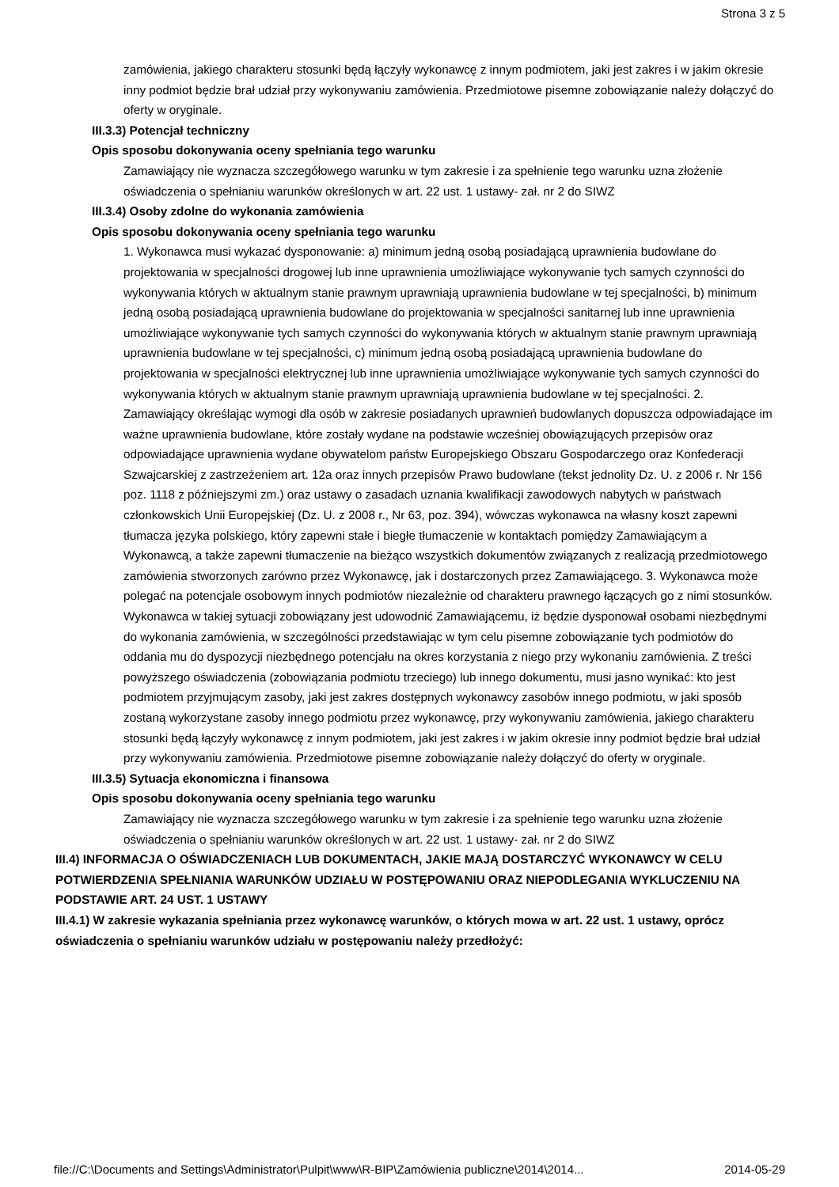Strona 3 z 5
zamówienia, jakiego charakteru stosunki będą łączyły wykonawcę z innym podmiotem, jaki jest zakres i w jakim okresie inny podmiot będzie brał udział przy wykonywaniu zamówienia. Przedmiotowe pisemne zobowiązanie należy dołączyć do oferty w oryginale.
III.3.3) Potencjał techniczny
Opis sposobu dokonywania oceny spełniania tego warunku
Zamawiający nie wyznacza szczegółowego warunku w tym zakresie i za spełnienie tego warunku uzna złożenie oświadczenia o spełnianiu warunków określonych w art. 22 ust. 1 ustawy- zał. nr 2 do SIWZ
III.3.4) Osoby zdolne do wykonania zamówienia
Opis sposobu dokonywania oceny spełniania tego warunku
1. Wykonawca musi wykazać dysponowanie: a) minimum jedną osobą posiadającą uprawnienia budowlane do projektowania w specjalności drogowej lub inne uprawnienia umożliwiające wykonywanie tych samych czynności do wykonywania których w aktualnym stanie prawnym uprawniają uprawnienia budowlane w tej specjalności, b) minimum jedną osobą posiadającą uprawnienia budowlane do projektowania w specjalności sanitarnej lub inne uprawnienia umożliwiające wykonywanie tych samych czynności do wykonywania których w aktualnym stanie prawnym uprawniają uprawnienia budowlane w tej specjalności, c) minimum jedną osobą posiadającą uprawnienia budowlane do projektowania w specjalności elektrycznej lub inne uprawnienia umożliwiające wykonywanie tych samych czynności do wykonywania których w aktualnym stanie prawnym uprawniają uprawnienia budowlane w tej specjalności. 2. Zamawiający określając wymogi dla osób w zakresie posiadanych uprawnień budowlanych dopuszcza odpowiadające im ważne uprawnienia budowlane, które zostały wydane na podstawie wcześniej obowiązujących przepisów oraz odpowiadające uprawnienia wydane obywatelom państw Europejskiego Obszaru Gospodarczego oraz Konfederacji Szwajcarskiej z zastrzeżeniem art. 12a oraz innych przepisów Prawo budowlane (tekst jednolity Dz. U. z 2006 r. Nr 156 poz. 1118 z późniejszymi zm.) oraz ustawy o zasadach uznania kwalifikacji zawodowych nabytych w państwach członkowskich Unii Europejskiej (Dz. U. z 2008 r., Nr 63, poz. 394), wówczas wykonawca na własny koszt zapewni tłumacza języka polskiego, który zapewni stałe i biegłe tłumaczenie w kontaktach pomiędzy Zamawiającym a Wykonawcą, a także zapewni tłumaczenie na bieżąco wszystkich dokumentów związanych z realizacją przedmiotowego zamówienia stworzonych zarówno przez Wykonawcę, jak i dostarczonych przez Zamawiającego. 3. Wykonawca może polegać na potencjale osobowym innych podmiotów niezależnie od charakteru prawnego łączących go z nimi stosunków. Wykonawca w takiej sytuacji zobowiązany jest udowodnić Zamawiającemu, iż będzie dysponował osobami niezbędnymi do wykonania zamówienia, w szczególności przedstawiając w tym celu pisemne zobowiązanie tych podmiotów do oddania mu do dyspozycji niezbędnego potencjału na okres korzystania z niego przy wykonaniu zamówienia. Z treści powyższego oświadczenia (zobowiązania podmiotu trzeciego) lub innego dokumentu, musi jasno wynikać: kto jest podmiotem przyjmującym zasoby, jaki jest zakres dostępnych wykonawcy zasobów innego podmiotu, w jaki sposób zostaną wykorzystane zasoby innego podmiotu przez wykonawcę, przy wykonywaniu zamówienia, jakiego charakteru stosunki będą łączyły wykonawcę z innym podmiotem, jaki jest zakres i w jakim okresie inny podmiot będzie brał udział przy wykonywaniu zamówienia. Przedmiotowe pisemne zobowiązanie należy dołączyć do oferty w oryginale.
III.3.5) Sytuacja ekonomiczna i finansowa
Opis sposobu dokonywania oceny spełniania tego warunku
Zamawiający nie wyznacza szczegółowego warunku w tym zakresie i za spełnienie tego warunku uzna złożenie oświadczenia o spełnianiu warunków określonych w art. 22 ust. 1 ustawy- zał. nr 2 do SIWZ
III.4) INFORMACJA O OŚWIADCZENIACH LUB DOKUMENTACH, JAKIE MAJĄ DOSTARCZYĆ WYKONAWCY W CELU POTWIERDZENIA SPEŁNIANIA WARUNKÓW UDZIAŁU W POSTĘPOWANIU ORAZ NIEPODLEGANIA WYKLUCZENIU NA PODSTAWIE ART. 24 UST. 1 USTAWY
III.4.1) W zakresie wykazania spełniania przez wykonawcę warunków, o których mowa w art. 22 ust. 1 ustawy, oprócz oświadczenia o spełnianiu warunków udziału w postępowaniu należy przedłożyć:
file://C:\Documents and Settings\Administrator\Pulpit\www\R-BIP\Zamówienia publiczne\2014\2014... 2014-05-29